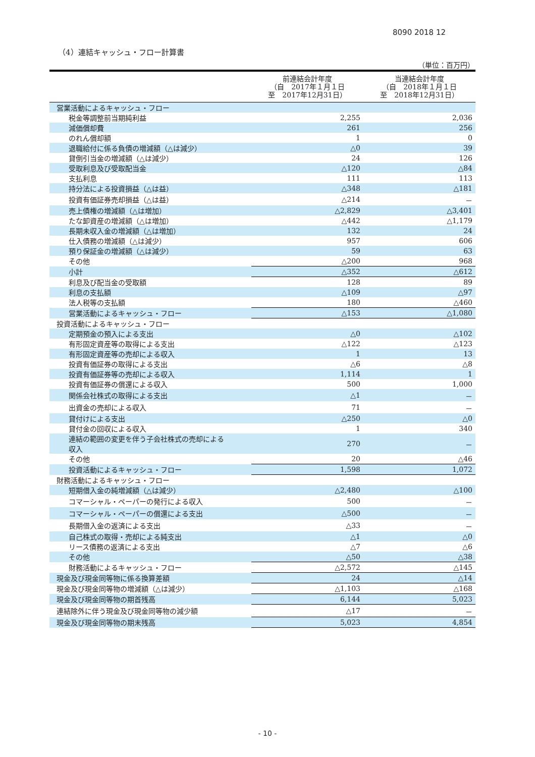8090 2018 12
（4）連結キャッシュ・フロー計算書
（単位：百万円）
| | 前連結会計年度 （自 2017年１月１日 至 2017年12月31日） | 当連結会計年度 （自 2018年１月１日 至 2018年12月31日） |
| --- | --- | --- |
| 営業活動によるキャッシュ・フロー | | |
| 税金等調整前当期純利益 | 2,255 | 2,036 |
| 減価償却費 | 261 | 256 |
| のれん償却額 | 1 | 0 |
| 退職給付に係る負債の増減額（△は減少） | △0 | 39 |
| 貸倒引当金の増減額（△は減少） | 24 | 126 |
| 受取利息及び受取配当金 | △120 | △84 |
| 支払利息 | 111 | 113 |
| 持分法による投資損益（△は益） | △348 | △181 |
| 投資有価証券売却損益（△は益） | △214 | － |
| 売上債権の増減額（△は増加） | △2,829 | △3,401 |
| たな卸資産の増減額（△は増加） | △442 | △1,179 |
| 長期未収入金の増減額（△は増加） | 132 | 24 |
| 仕入債務の増減額（△は減少） | 957 | 606 |
| 預り保証金の増減額（△は減少） | 59 | 63 |
| その他 | △200 | 968 |
| 小計 | △352 | △612 |
| 利息及び配当金の受取額 | 128 | 89 |
| 利息の支払額 | △109 | △97 |
| 法人税等の支払額 | 180 | △460 |
| 営業活動によるキャッシュ・フロー | △153 | △1,080 |
| 投資活動によるキャッシュ・フロー | | |
| 定期預金の預入による支出 | △0 | △102 |
| 有形固定資産等の取得による支出 | △122 | △123 |
| 有形固定資産等の売却による収入 | 1 | 13 |
| 投資有価証券の取得による支出 | △6 | △8 |
| 投資有価証券等の売却による収入 | 1,114 | 1 |
| 投資有価証券の償還による収入 | 500 | 1,000 |
| 関係会社株式の取得による支出 | △1 | － |
| 出資金の売却による収入 | 71 | － |
| 貸付けによる支出 | △250 | △0 |
| 貸付金の回収による収入 | 1 | 340 |
| 連結の範囲の変更を伴う子会社株式の売却による 収入 | 270 | － |
| その他 | 20 | △46 |
| 投資活動によるキャッシュ・フロー | 1,598 | 1,072 |
| 財務活動によるキャッシュ・フロー | | |
| 短期借入金の純増減額（△は減少） | △2,480 | △100 |
| コマーシャル・ペーパーの発行による収入 | 500 | － |
| コマーシャル・ペーパーの償還による支出 | △500 | － |
| 長期借入金の返済による支出 | △33 | － |
| 自己株式の取得・売却による純支出 | △1 | △0 |
| リース債務の返済による支出 | △7 | △6 |
| その他 | △50 | △38 |
| 財務活動によるキャッシュ・フロー | △2,572 | △145 |
| 現金及び現金同等物に係る換算差額 | 24 | △14 |
| 現金及び現金同等物の増減額（△は減少） | △1,103 | △168 |
| 現金及び現金同等物の期首残高 | 6,144 | 5,023 |
| 連結除外に伴う現金及び現金同等物の減少額 | △17 | － |
| 現金及び現金同等物の期末残高 | 5,023 | 4,854 |
- 10 -